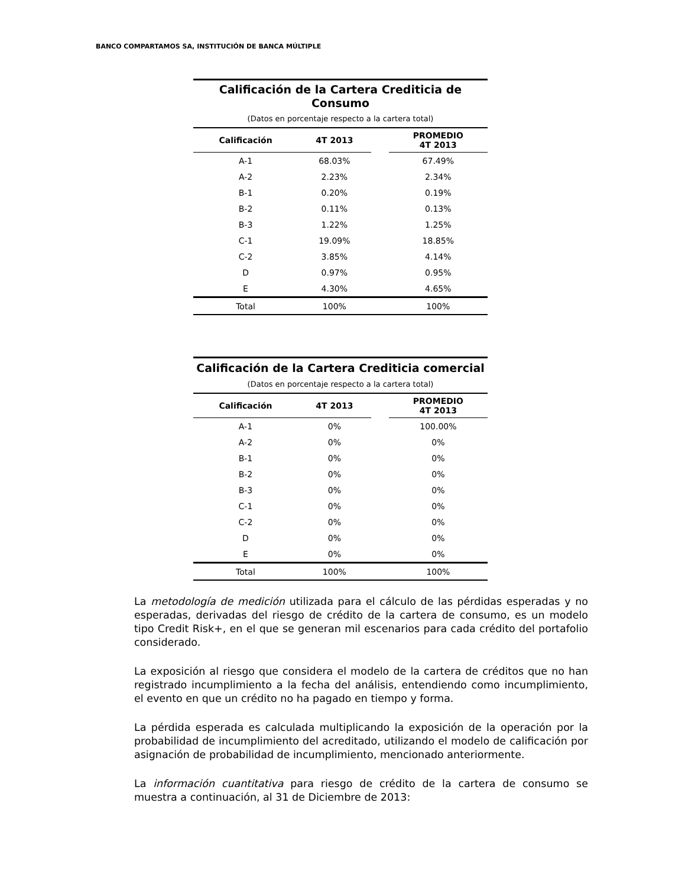BANCO COMPARTAMOS SA, INSTITUCIÓN DE BANCA MÚLTIPLE
| Calificación de la Cartera Crediticia de Consumo | | | |
| (Datos en porcentaje respecto a la cartera total) | | | |
| Calificación | 4T 2013 | | PROMEDIO 4T 2013 |
| A-1 | 68.03% | | 67.49% |
| A-2 | 2.23% | | 2.34% |
| B-1 | 0.20% | | 0.19% |
| B-2 | 0.11% | | 0.13% |
| B-3 | 1.22% | | 1.25% |
| C-1 | 19.09% | | 18.85% |
| C-2 | 3.85% | | 4.14% |
| D | 0.97% | | 0.95% |
| E | 4.30% | | 4.65% |
| Total | 100% | | 100% |
| Calificación de la Cartera Crediticia comercial | | | |
| (Datos en porcentaje respecto a la cartera total) | | | |
| Calificación | 4T 2013 | | PROMEDIO 4T 2013 |
| A-1 | 0% | | 100.00% |
| A-2 | 0% | | 0% |
| B-1 | 0% | | 0% |
| B-2 | 0% | | 0% |
| B-3 | 0% | | 0% |
| C-1 | 0% | | 0% |
| C-2 | 0% | | 0% |
| D | 0% | | 0% |
| E | 0% | | 0% |
| Total | 100% | | 100% |
La metodología de medición utilizada para el cálculo de las pérdidas esperadas y no esperadas, derivadas del riesgo de crédito de la cartera de consumo, es un modelo tipo Credit Risk+, en el que se generan mil escenarios para cada crédito del portafolio considerado.
La exposición al riesgo que considera el modelo de la cartera de créditos que no han registrado incumplimiento a la fecha del análisis, entendiendo como incumplimiento, el evento en que un crédito no ha pagado en tiempo y forma.
La pérdida esperada es calculada multiplicando la exposición de la operación por la probabilidad de incumplimiento del acreditado, utilizando el modelo de calificación por asignación de probabilidad de incumplimiento, mencionado anteriormente.
La información cuantitativa para riesgo de crédito de la cartera de consumo se muestra a continuación, al 31 de Diciembre de 2013: